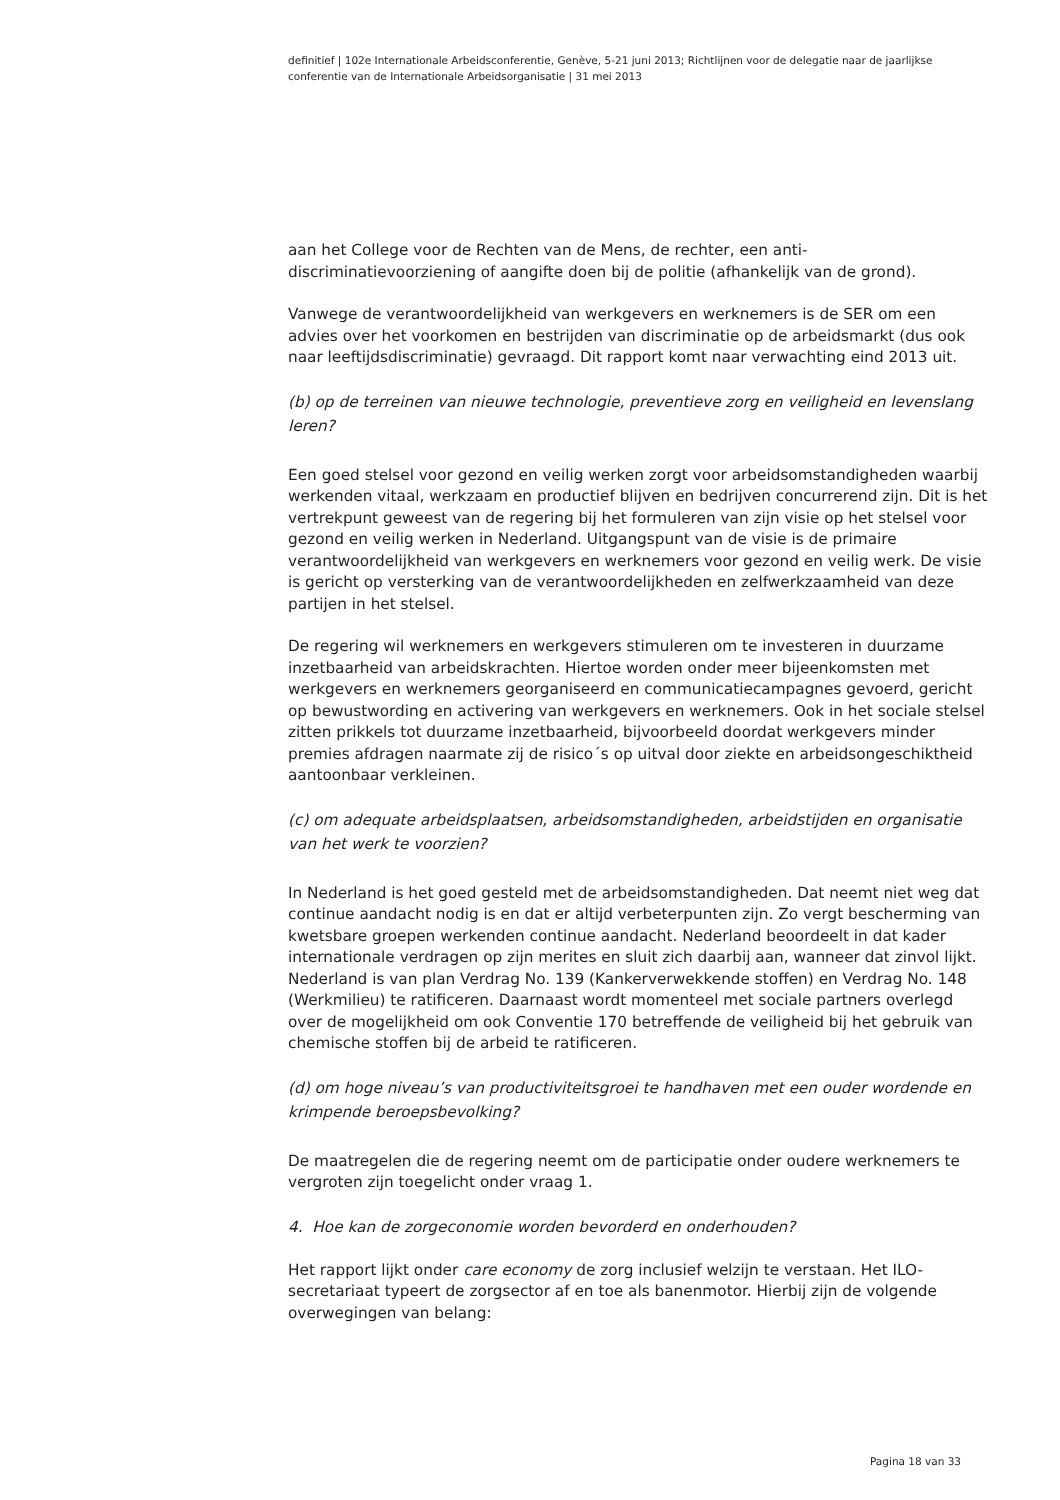definitief | 102e Internationale Arbeidsconferentie, Genève, 5-21 juni 2013; Richtlijnen voor de delegatie naar de jaarlijkse conferentie van de Internationale Arbeidsorganisatie | 31 mei 2013
aan het College voor de Rechten van de Mens, de rechter, een anti-discriminatievoorziening of aangifte doen bij de politie (afhankelijk van de grond).
Vanwege de verantwoordelijkheid van werkgevers en werknemers is de SER om een advies over het voorkomen en bestrijden van discriminatie op de arbeidsmarkt (dus ook naar leeftijdsdiscriminatie) gevraagd. Dit rapport komt naar verwachting eind 2013 uit.
(b) op de terreinen van nieuwe technologie, preventieve zorg en veiligheid en levenslang leren?
Een goed stelsel voor gezond en veilig werken zorgt voor arbeidsomstandigheden waarbij werkenden vitaal, werkzaam en productief blijven en bedrijven concurrerend zijn. Dit is het vertrekpunt geweest van de regering bij het formuleren van zijn visie op het stelsel voor gezond en veilig werken in Nederland. Uitgangspunt van de visie is de primaire verantwoordelijkheid van werkgevers en werknemers voor gezond en veilig werk. De visie is gericht op versterking van de verantwoordelijkheden en zelfwerkzaamheid van deze partijen in het stelsel.
De regering wil werknemers en werkgevers stimuleren om te investeren in duurzame inzetbaarheid van arbeidskrachten. Hiertoe worden onder meer bijeenkomsten met werkgevers en werknemers georganiseerd en communicatiecampagnes gevoerd, gericht op bewustwording en activering van werkgevers en werknemers. Ook in het sociale stelsel zitten prikkels tot duurzame inzetbaarheid, bijvoorbeeld doordat werkgevers minder premies afdragen naarmate zij de risico´s op uitval door ziekte en arbeidsongeschiktheid aantoonbaar verkleinen.
(c) om adequate arbeidsplaatsen, arbeidsomstandigheden, arbeidstijden en organisatie van het werk te voorzien?
In Nederland is het goed gesteld met de arbeidsomstandigheden. Dat neemt niet weg dat continue aandacht nodig is en dat er altijd verbeterpunten zijn. Zo vergt bescherming van kwetsbare groepen werkenden continue aandacht. Nederland beoordeelt in dat kader internationale verdragen op zijn merites en sluit zich daarbij aan, wanneer dat zinvol lijkt.
Nederland is van plan Verdrag No. 139 (Kankerverwekkende stoffen) en Verdrag No. 148 (Werkmilieu) te ratificeren. Daarnaast wordt momenteel met sociale partners overlegd over de mogelijkheid om ook Conventie 170 betreffende de veiligheid bij het gebruik van chemische stoffen bij de arbeid te ratificeren.
(d) om hoge niveau’s van productiviteitsgroei te handhaven met een ouder wordende en krimpende beroepsbevolking?
De maatregelen die de regering neemt om de participatie onder oudere werknemers te vergroten zijn toegelicht onder vraag 1.
4. Hoe kan de zorgeconomie worden bevorderd en onderhouden?
Het rapport lijkt onder care economy de zorg inclusief welzijn te verstaan. Het ILO-secretariaat typeert de zorgsector af en toe als banenmotor. Hierbij zijn de volgende overwegingen van belang:
Pagina 18 van 33